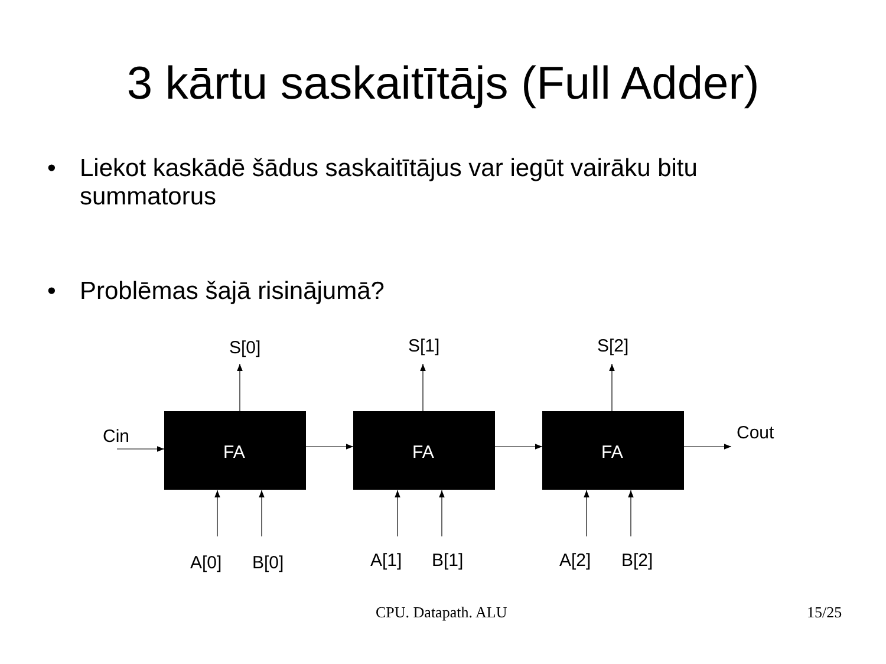3 kārtu saskaitītājs (Full Adder)
• Liekot kaskādē šādus saskaitītājus var iegūt vairāku bitu summatorus
• Problēmas šajā risinājumā?
FA
FA
FA
Cin
Cout
S[0]
S[1]
S[2]
A[0]
B[0]
A[1]
B[1]
A[2]
B[2]
CPU. Datapath. ALU 15/25